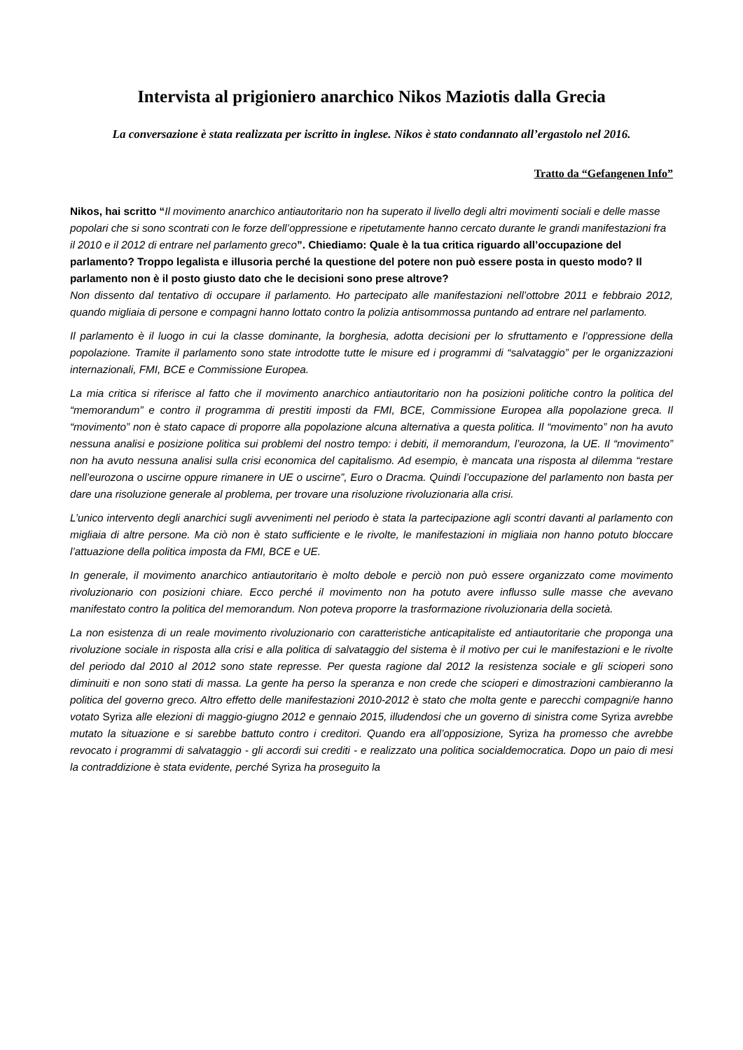Intervista al prigioniero anarchico Nikos Maziotis dalla Grecia
La conversazione è stata realizzata per iscritto in inglese. Nikos è stato condannato all’ergastolo nel 2016.
Tratto da “Gefangenen Info”
Nikos, hai scritto “Il movimento anarchico antiautoritario non ha superato il livello degli altri movimenti sociali e delle masse popolari che si sono scontrati con le forze dell’oppressione e ripetutamente hanno cercato durante le grandi manifestazioni fra il 2010 e il 2012 di entrare nel parlamento greco”. Chiediamo: Quale è la tua critica riguardo all’occupazione del parlamento? Troppo legalista e illusoria perché la questione del potere non può essere posta in questo modo? Il parlamento non è il posto giusto dato che le decisioni sono prese altrove?
Non dissento dal tentativo di occupare il parlamento. Ho partecipato alle manifestazioni nell’ottobre 2011 e febbraio 2012, quando migliaia di persone e compagni hanno lottato contro la polizia antisommossa puntando ad entrare nel parlamento.
Il parlamento è il luogo in cui la classe dominante, la borghesia, adotta decisioni per lo sfruttamento e l’oppressione della popolazione. Tramite il parlamento sono state introdotte tutte le misure ed i programmi di “salvataggio” per le organizzazioni internazionali, FMI, BCE e Commissione Europea.
La mia critica si riferisce al fatto che il movimento anarchico antiautoritario non ha posizioni politiche contro la politica del “memorandum” e contro il programma di prestiti imposti da FMI, BCE, Commissione Europea alla popolazione greca. Il “movimento” non è stato capace di proporre alla popolazione alcuna alternativa a questa politica. Il “movimento” non ha avuto nessuna analisi e posizione politica sui problemi del nostro tempo: i debiti, il memorandum, l’eurozona, la UE. Il “movimento” non ha avuto nessuna analisi sulla crisi economica del capitalismo. Ad esempio, è mancata una risposta al dilemma “restare nell’eurozona o uscirne oppure rimanere in UE o uscirne”, Euro o Dracma. Quindi l’occupazione del parlamento non basta per dare una risoluzione generale al problema, per trovare una risoluzione rivoluzionaria alla crisi.
L’unico intervento degli anarchici sugli avvenimenti nel periodo è stata la partecipazione agli scontri davanti al parlamento con migliaia di altre persone. Ma ciò non è stato sufficiente e le rivolte, le manifestazioni in migliaia non hanno potuto bloccare l’attuazione della politica imposta da FMI, BCE e UE.
In generale, il movimento anarchico antiautoritario è molto debole e perciò non può essere organizzato come movimento rivoluzionario con posizioni chiare. Ecco perché il movimento non ha potuto avere influsso sulle masse che avevano manifestato contro la politica del memorandum. Non poteva proporre la trasformazione rivoluzionaria della società.
La non esistenza di un reale movimento rivoluzionario con caratteristiche anticapitaliste ed antiautoritarie che proponga una rivoluzione sociale in risposta alla crisi e alla politica di salvataggio del sistema è il motivo per cui le manifestazioni e le rivolte del periodo dal 2010 al 2012 sono state represse. Per questa ragione dal 2012 la resistenza sociale e gli scioperi sono diminuiti e non sono stati di massa. La gente ha perso la speranza e non crede che scioperi e dimostrazioni cambieranno la politica del governo greco. Altro effetto delle manifestazioni 2010-2012 è stato che molta gente e parecchi compagni/e hanno votato Syriza alle elezioni di maggio-giugno 2012 e gennaio 2015, illudendosi che un governo di sinistra come Syriza avrebbe mutato la situazione e si sarebbe battuto contro i creditori. Quando era all’opposizione, Syriza ha promesso che avrebbe revocato i programmi di salvataggio - gli accordi sui crediti - e realizzato una politica socialdemocratica. Dopo un paio di mesi la contraddizione è stata evidente, perché Syriza ha proseguito la